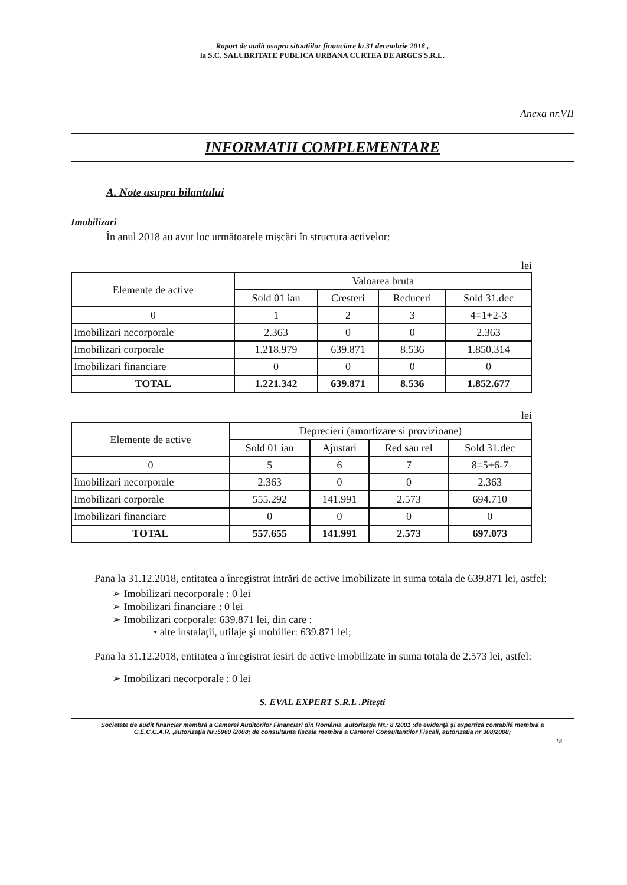Raport de audit asupra situatiilor financiare la 31 decembrie 2018 ,
la S.C. SALUBRITATE PUBLICA URBANA CURTEA DE ARGES S.R.L.
Anexa nr.VII
INFORMATII COMPLEMENTARE
A. Note asupra bilantului
Imobilizari
În anul 2018 au avut loc următoarele mişcări în structura activelor:
lei
| Elemente de active | Valoarea bruta | | | |
| --- | --- | --- | --- | --- |
| | Sold 01 ian | Cresteri | Reduceri | Sold 31.dec |
| 0 | 1 | 2 | 3 | 4=1+2-3 |
| Imobilizari necorporale | 2.363 | 0 | 0 | 2.363 |
| Imobilizari corporale | 1.218.979 | 639.871 | 8.536 | 1.850.314 |
| Imobilizari financiare | 0 | 0 | 0 | 0 |
| TOTAL | 1.221.342 | 639.871 | 8.536 | 1.852.677 |
lei
| Elemente de active | Deprecieri (amortizare si provizioane) | | | |
| --- | --- | --- | --- | --- |
| | Sold 01 ian | Ajustari | Red sau rel | Sold 31.dec |
| 0 | 5 | 6 | 7 | 8=5+6-7 |
| Imobilizari necorporale | 2.363 | 0 | 0 | 2.363 |
| Imobilizari corporale | 555.292 | 141.991 | 2.573 | 694.710 |
| Imobilizari financiare | 0 | 0 | 0 | 0 |
| TOTAL | 557.655 | 141.991 | 2.573 | 697.073 |
Pana la 31.12.2018, entitatea a înregistrat intrări de active imobilizate in suma totala de 639.871 lei, astfel:
➢ Imobilizari necorporale : 0 lei
➢ Imobilizari financiare : 0 lei
➢ Imobilizari corporale: 639.871 lei, din care :
• alte instalaţii, utilaje şi mobilier: 639.871 lei;
Pana la 31.12.2018, entitatea a înregistrat iesiri de active imobilizate in suma totala de 2.573 lei, astfel:
➢ Imobilizari necorporale : 0 lei
S. EVAL EXPERT S.R.L .Piteşti
Societate de audit financiar membră a Camerei Auditorilor Financiari din România ,autorizaţia Nr.: 8 /2001 ;de evidenţă şi expertiză contabilă membră a C.E.C.C.A.R. ,autorizaţia Nr.:5960 /2008; de consultanta fiscala membra a Camerei Consultantilor Fiscali, autorizatia nr 308/2008;
18